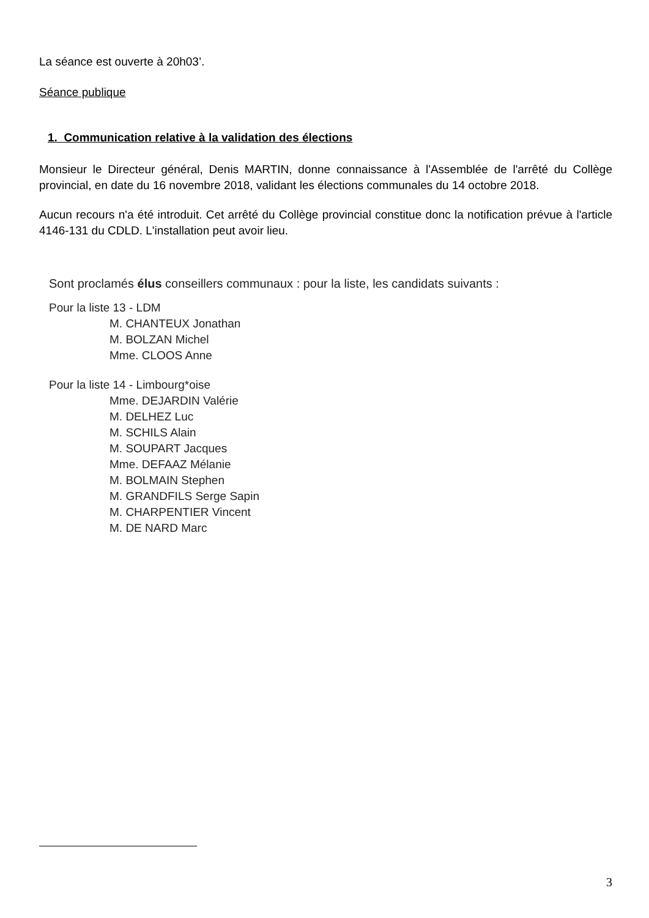La séance est ouverte à 20h03’.
Séance publique
1. Communication relative à la validation des élections
Monsieur le Directeur général, Denis MARTIN, donne connaissance à l'Assemblée de l'arrêté du Collège provincial, en date du 16 novembre 2018, validant les élections communales du 14 octobre 2018.
Aucun recours n'a été introduit. Cet arrêté du Collège provincial constitue donc la notification prévue à l'article 4146-131 du CDLD. L'installation peut avoir lieu.
Sont proclamés élus conseillers communaux : pour la liste, les candidats suivants :
Pour la liste 13 - LDM
M. CHANTEUX Jonathan
M. BOLZAN Michel
Mme. CLOOS Anne
Pour la liste 14 - Limbourg*oise
Mme. DEJARDIN Valérie
M. DELHEZ Luc
M. SCHILS Alain
M. SOUPART Jacques
Mme. DEFAAZ Mélanie
M. BOLMAIN Stephen
M. GRANDFILS Serge Sapin
M. CHARPENTIER Vincent
M. DE NARD Marc
3